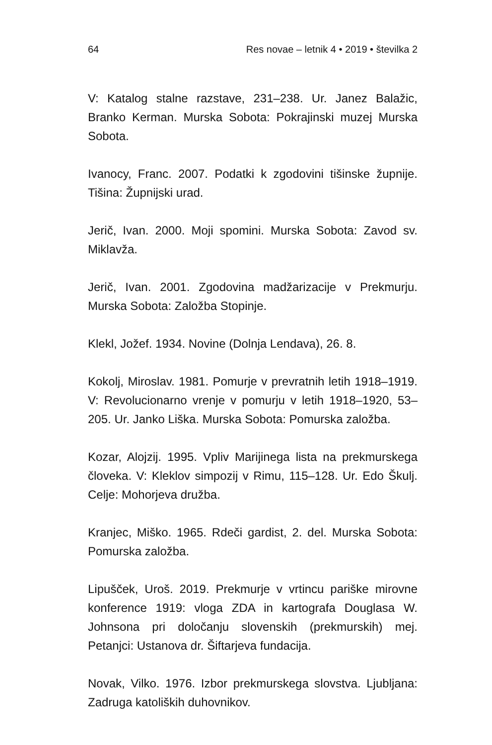64 Res novae – letnik 4 • 2019 • številka 2
V: Katalog stalne razstave, 231–238. Ur. Janez Balažic, Branko Kerman. Murska Sobota: Pokrajinski muzej Murska Sobota.
Ivanocy, Franc. 2007. Podatki k zgodovini tišinske župnije. Tišina: Župnijski urad.
Jerič, Ivan. 2000. Moji spomini. Murska Sobota: Zavod sv. Miklavža.
Jerič, Ivan. 2001. Zgodovina madžarizacije v Prekmurju. Murska Sobota: Založba Stopinje.
Klekl, Jožef. 1934. Novine (Dolnja Lendava), 26. 8.
Kokolj, Miroslav. 1981. Pomurje v prevratnih letih 1918–1919. V: Revolucionarno vrenje v pomurju v letih 1918–1920, 53–205. Ur. Janko Liška. Murska Sobota: Pomurska založba.
Kozar, Alojzij. 1995. Vpliv Marijinega lista na prekmurskega človeka. V: Kleklov simpozij v Rimu, 115–128. Ur. Edo Škulj. Celje: Mohorjeva družba.
Kranjec, Miško. 1965. Rdeči gardist, 2. del. Murska Sobota: Pomurska založba.
Lipušček, Uroš. 2019. Prekmurje v vrtincu pariške mirovne konference 1919: vloga ZDA in kartografa Douglasa W. Johnsona pri določanju slovenskih (prekmurskih) mej. Petanjci: Ustanova dr. Šiftarjeva fundacija.
Novak, Vilko. 1976. Izbor prekmurskega slovstva. Ljubljana: Zadruga katoliških duhovnikov.